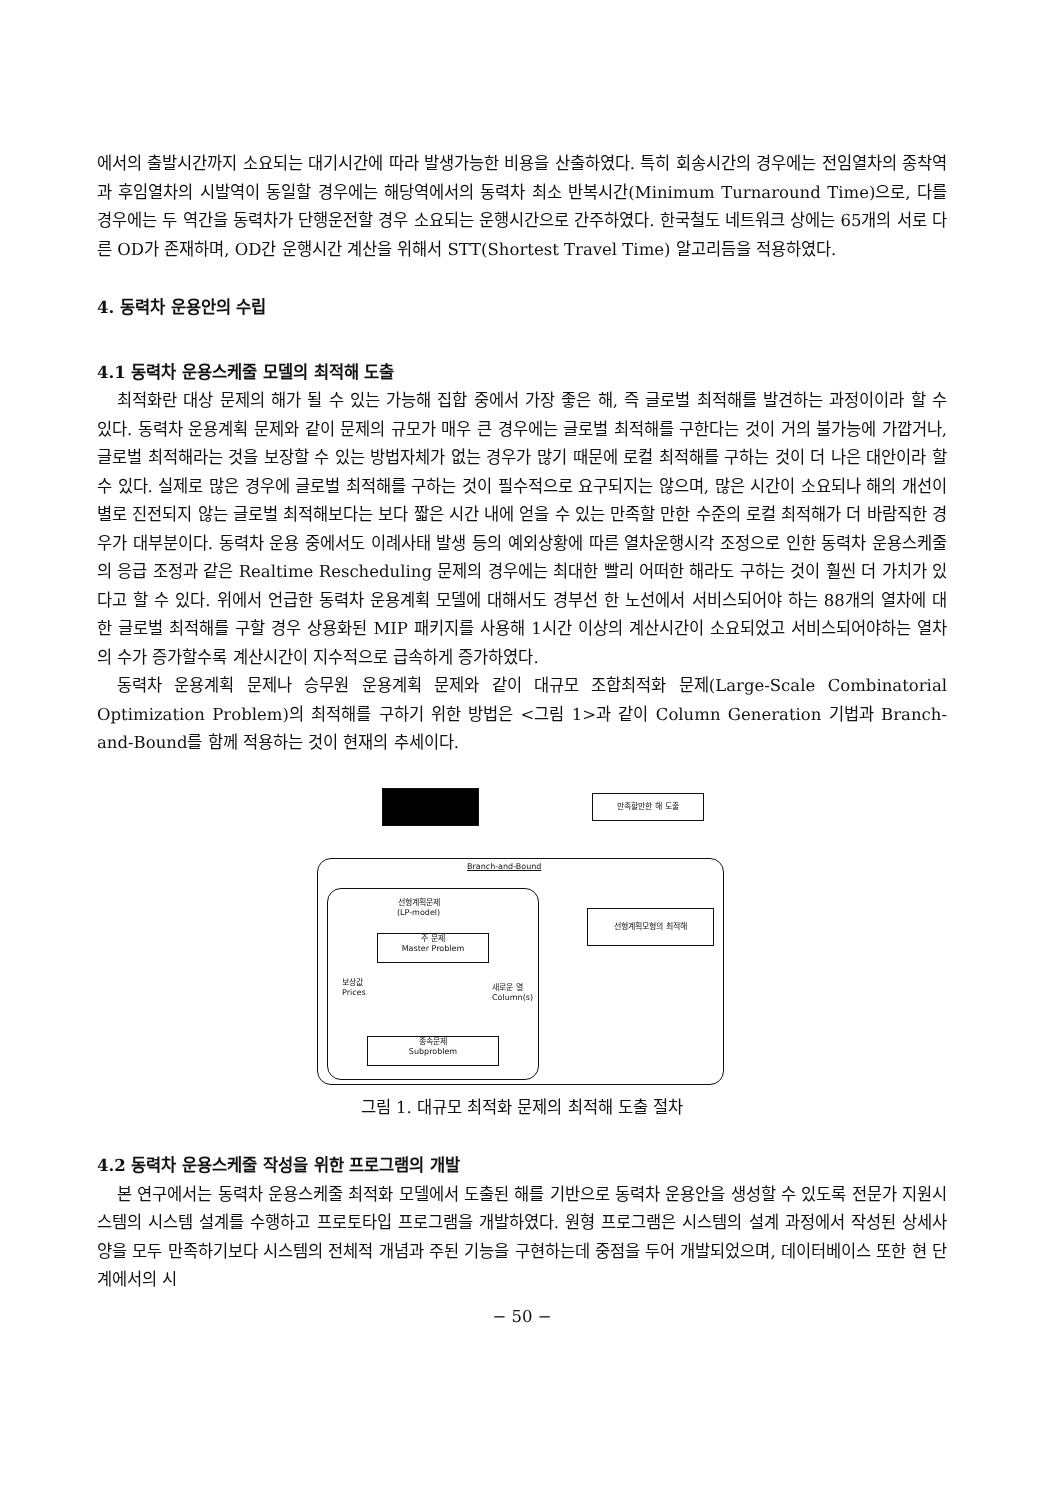에서의 출발시간까지 소요되는 대기시간에 따라 발생가능한 비용을 산출하였다. 특히 회송시간의 경우에는 전임열차의 종착역과 후임열차의 시발역이 동일할 경우에는 해당역에서의 동력차 최소 반복시간(Minimum Turnaround Time)으로, 다를 경우에는 두 역간을 동력차가 단행운전할 경우 소요되는 운행시간으로 간주하였다. 한국철도 네트워크 상에는 65개의 서로 다른 OD가 존재하며, OD간 운행시간 계산을 위해서 STT(Shortest Travel Time) 알고리듬을 적용하였다.
4. 동력차 운용안의 수립
4.1 동력차 운용스케줄 모델의 최적해 도출
최적화란 대상 문제의 해가 될 수 있는 가능해 집합 중에서 가장 좋은 해, 즉 글로벌 최적해를 발견하는 과정이이라 할 수 있다. 동력차 운용계획 문제와 같이 문제의 규모가 매우 큰 경우에는 글로벌 최적해를 구한다는 것이 거의 불가능에 가깝거나, 글로벌 최적해라는 것을 보장할 수 있는 방법자체가 없는 경우가 많기 때문에 로컬 최적해를 구하는 것이 더 나은 대안이라 할 수 있다. 실제로 많은 경우에 글로벌 최적해를 구하는 것이 필수적으로 요구되지는 않으며, 많은 시간이 소요되나 해의 개선이 별로 진전되지 않는 글로벌 최적해보다는 보다 짧은 시간 내에 얻을 수 있는 만족할 만한 수준의 로컬 최적해가 더 바람직한 경우가 대부분이다. 동력차 운용 중에서도 이례사태 발생 등의 예외상황에 따른 열차운행시각 조정으로 인한 동력차 운용스케줄의 응급 조정과 같은 Realtime Rescheduling 문제의 경우에는 최대한 빨리 어떠한 해라도 구하는 것이 훨씬 더 가치가 있다고 할 수 있다. 위에서 언급한 동력차 운용계획 모델에 대해서도 경부선 한 노선에서 서비스되어야 하는 88개의 열차에 대한 글로벌 최적해를 구할 경우 상용화된 MIP 패키지를 사용해 1시간 이상의 계산시간이 소요되었고 서비스되어야하는 열차의 수가 증가할수록 계산시간이 지수적으로 급속하게 증가하였다.
동력차 운용계획 문제나 승무원 운용계획 문제와 같이 대규모 조합최적화 문제(Large-Scale Combinatorial Optimization Problem)의 최적해를 구하기 위한 방법은 <그림 1>과 같이 Column Generation 기법과 Branch-and-Bound를 함께 적용하는 것이 현재의 추세이다.
만족할만한 해 도출
Branch-and-Bound
선형계획문제
(LP-model)
선형계획모형의 최적해
주 문제
Master Problem
보상값
Prices
새로운 열
Column(s)
종속문제
Subproblem
그림 1. 대규모 최적화 문제의 최적해 도출 절차
4.2 동력차 운용스케줄 작성을 위한 프로그램의 개발
본 연구에서는 동력차 운용스케줄 최적화 모델에서 도출된 해를 기반으로 동력차 운용안을 생성할 수 있도록 전문가 지원시스템의 시스템 설계를 수행하고 프로토타입 프로그램을 개발하였다. 원형 프로그램은 시스템의 설계 과정에서 작성된 상세사양을 모두 만족하기보다 시스템의 전체적 개념과 주된 기능을 구현하는데 중점을 두어 개발되었으며, 데이터베이스 또한 현 단계에서의 시
− 50 −